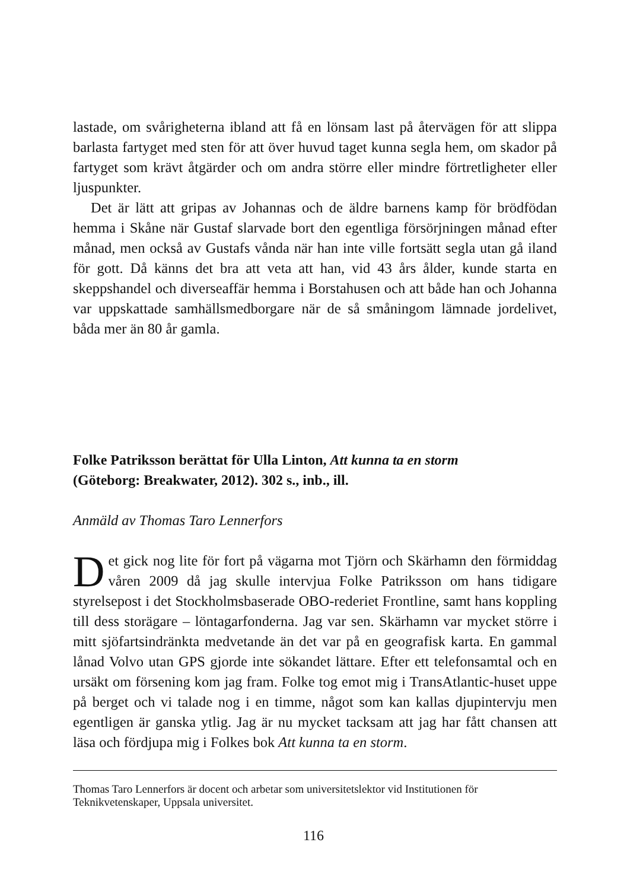lastade, om svårigheterna ibland att få en lönsam last på återvägen för att slippa barlasta fartyget med sten för att över huvud taget kunna segla hem, om skador på fartyget som krävt åtgärder och om andra större eller mindre förtretligheter eller ljuspunkter.
Det är lätt att gripas av Johannas och de äldre barnens kamp för bröd­födan hemma i Skåne när Gustaf slarvade bort den egentliga försörjningen månad efter månad, men också av Gustafs vånda när han inte ville fortsätt segla utan gå iland för gott. Då känns det bra att veta att han, vid 43 års ålder, kunde starta en skeppshandel och diverseaffär hemma i Borstahusen och att både han och Johanna var uppskattade samhällsmedborgare när de så småningom lämnade jordelivet, båda mer än 80 år gamla.
Folke Patriksson berättat för Ulla Linton, Att kunna ta en storm
(Göteborg: Breakwater, 2012). 302 s., inb., ill.
Anmäld av Thomas Taro Lennerfors
Det gick nog lite för fort på vägarna mot Tjörn och Skärhamn den för­middag våren 2009 då jag skulle intervjua Folke Patriksson om hans tidigare styrelsepost i det Stockholmsbaserade OBO-rederiet Frontline, samt hans koppling till dess storägare – löntagarfonderna. Jag var sen. Skär­hamn var mycket större i mitt sjöfartsindränkta medvetande än det var på en geografisk karta. En gammal lånad Volvo utan GPS gjorde inte sökandet lättare. Efter ett telefonsamtal och en ursäkt om försening kom jag fram. Folke tog emot mig i TransAtlantic-huset uppe på berget och vi talade nog i en timme, något som kan kallas djupintervju men egentligen är ganska yt­lig. Jag är nu mycket tacksam att jag har fått chansen att läsa och fördjupa mig i Folkes bok Att kunna ta en storm.
Thomas Taro Lennerfors är docent och arbetar som universitetslektor vid Institutionen för Teknikvetenskaper, Uppsala universitet.
116